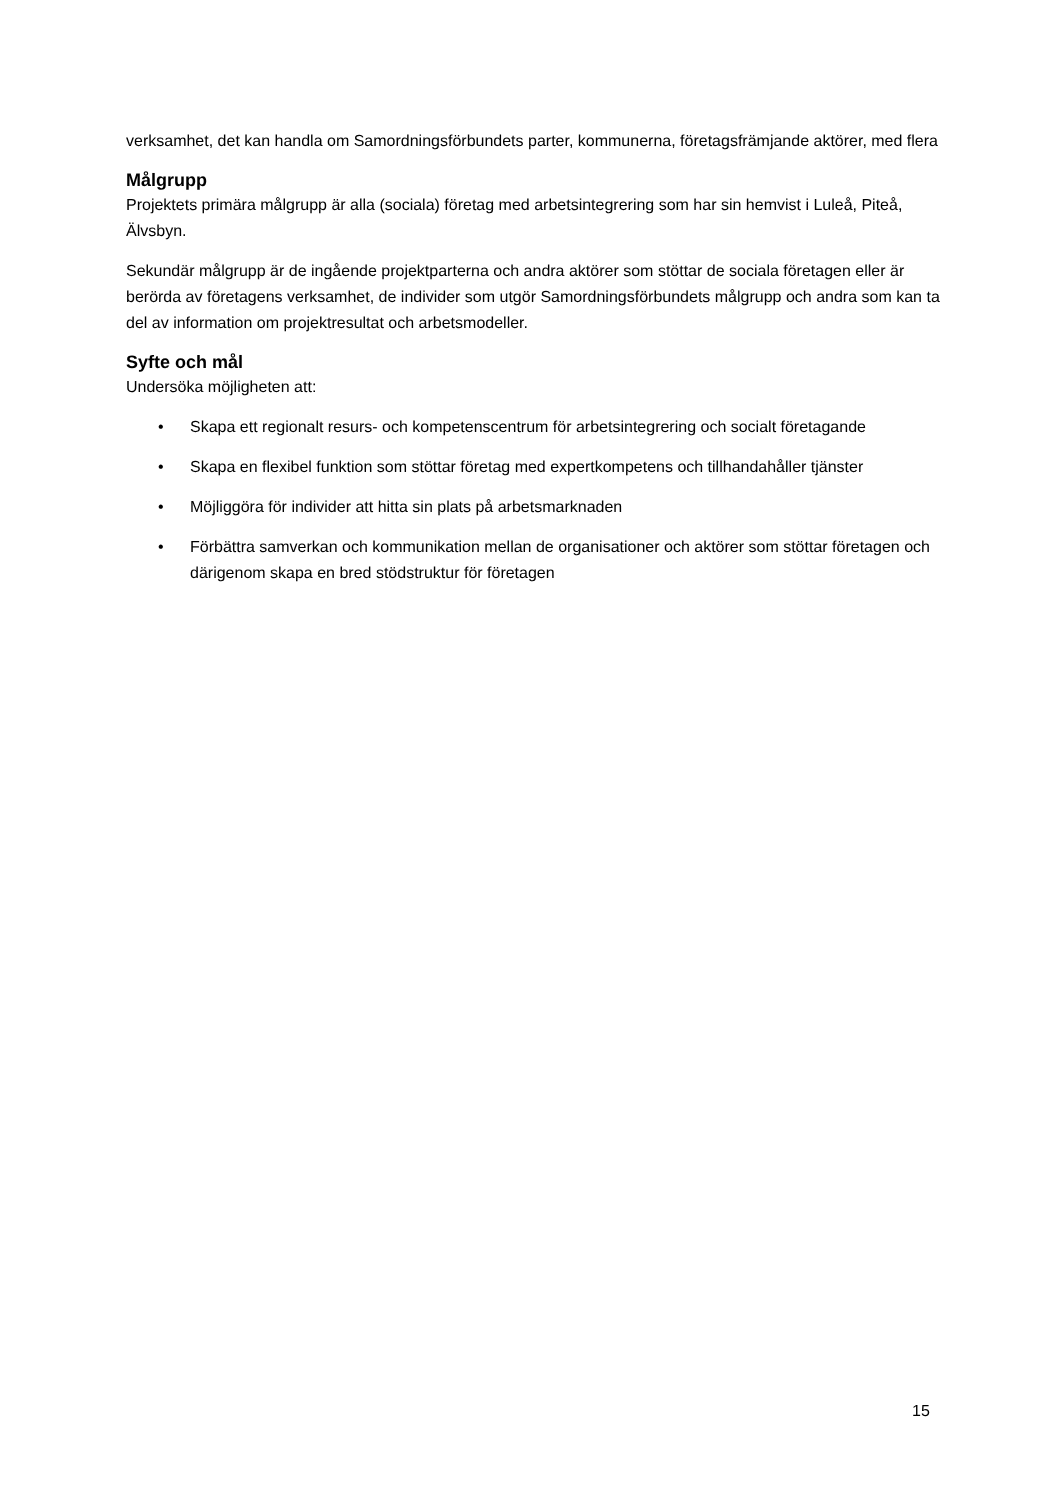verksamhet, det kan handla om Samordningsförbundets parter, kommunerna, företagsfrämjande aktörer, med flera
Målgrupp
Projektets primära målgrupp är alla (sociala) företag med arbetsintegrering som har sin hemvist i Luleå, Piteå, Älvsbyn.
Sekundär målgrupp är de ingående projektparterna och andra aktörer som stöttar de sociala företagen eller är berörda av företagens verksamhet, de individer som utgör Samordningsförbundets målgrupp och andra som kan ta del av information om projektresultat och arbetsmodeller.
Syfte och mål
Undersöka möjligheten att:
• Skapa ett regionalt resurs- och kompetenscentrum för arbetsintegrering och socialt företagande
• Skapa en flexibel funktion som stöttar företag med expertkompetens och tillhandahåller tjänster
• Möjliggöra för individer att hitta sin plats på arbetsmarknaden
• Förbättra samverkan och kommunikation mellan de organisationer och aktörer som stöttar företagen och därigenom skapa en bred stödstruktur för företagen
15